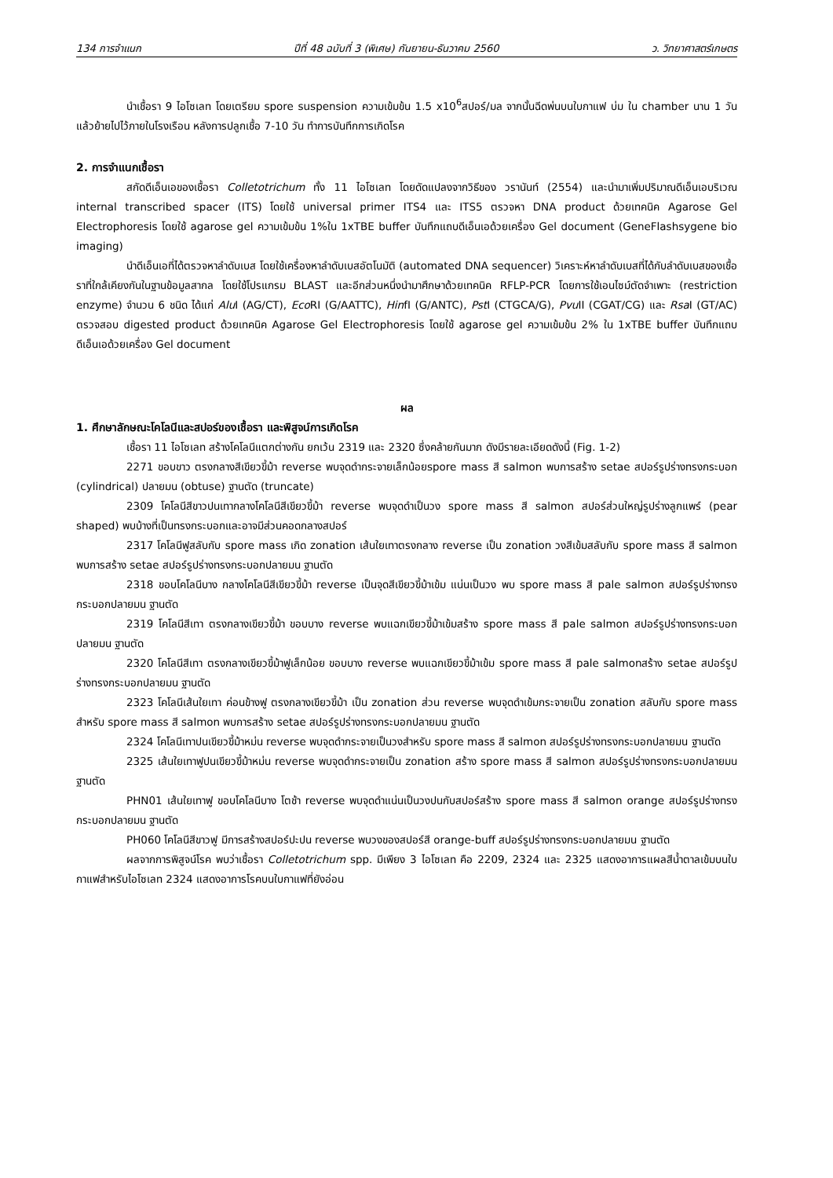134 การจำแนก ปีที่ 48 ฉบับที่ 3 (พิเศษ) กันยายน-ธันวาคม 2560 ว. วิทยาศาสตร์เกษตร
นำเชื้อรา 9 ไอโซเลท โดยเตรียม spore suspension ความเข้มข้น 1.5 x10<sup>6</sup>สปอร์/มล จากนั้นฉีดพ่นบนใบกาแฟ บ่ม ใน chamber นาน 1 วัน แล้วย้ายไปไว้ภายในโรงเรือน หลังการปลูกเชื้อ 7-10 วัน ทำการบันทึกการเกิดโรค
2. การจำแนกเชื้อรา
สกัดดีเอ็นเอของเชื้อรา Colletotrichum ทั้ง 11 ไอโซเลท โดยดัดแปลงจากวิธีของ วรานันท์ (2554) และนำมาเพิ่มปริมาณดีเอ็นเอบริเวณ internal transcribed spacer (ITS) โดยใช้ universal primer ITS4 และ ITS5 ตรวจหา DNA product ด้วยเทคนิค Agarose Gel Electrophoresis โดยใช้ agarose gel ความเข้มข้น 1%ใน 1xTBE buffer บันทึกแถบดีเอ็นเอด้วยเครื่อง Gel document (GeneFlashsygene bio imaging)
นำดีเอ็นเอที่ได้ตรวจหาลำดับเบส โดยใช้เครื่องหาลำดับเบสอัตโนมัติ (automated DNA sequencer) วิเคราะห์หาลำดับเบสที่ได้กับลำดับเบสของเชื้อราที่ใกล้เคียงกันในฐานข้อมูลสากล โดยใช้โปรแกรม BLAST และอีกส่วนหนึ่งนำมาศึกษาด้วยเทคนิค RFLP-PCR โดยการใช้เอนไซม์ตัดจำเพาะ (restriction enzyme) จำนวน 6 ชนิด ได้แก่ Alu I (AG/CT), Eco RI (G/AATTC), HinfI (G/ANTC), Pst I (CTGCA/G), Pvu II (CGAT/CG) และ Rsa I (GT/AC) ตรวจสอบ digested product ด้วยเทคนิค Agarose Gel Electrophoresis โดยใช้ agarose gel ความเข้มข้น 2% ใน 1xTBE buffer บันทึกแถบดีเอ็นเอด้วยเครื่อง Gel document
ผล
1. ศึกษาลักษณะโคโลนีและสปอร์ของเชื้อรา และพิสูจน์การเกิดโรค
เชื้อรา 11 ไอโซเลท สร้างโคโลนีแตกต่างกัน ยกเว้น 2319 และ 2320 ซึ่งคล้ายกันมาก ดังมีรายละเอียดดังนี้ (Fig. 1-2)
2271 ขอบขาว ตรงกลางสีเขียวขี้ม้า reverse พบจุดดำกระจายเล็กน้อยspore mass สี salmon พบการสร้าง setae สปอร์รูปร่างทรงกระบอก (cylindrical) ปลายมน (obtuse) ฐานตัด (truncate)
2309 โคโลนีสีขาวปนเทากลางโคโลนีสีเขียวขี้ม้า reverse พบจุดดำเป็นวง spore mass สี salmon สปอร์ส่วนใหญ่รูปร่างลูกแพร์ (pear shaped) พบบ้างที่เป็นทรงกระบอกและอาจมีส่วนคอดกลางสปอร์
2317 โคโลนีฟูสลับกับ spore mass เกิด zonation เส้นใยเทาตรงกลาง reverse เป็น zonation วงสีเข้มสลับกับ spore mass สี salmon พบการสร้าง setae สปอร์รูปร่างทรงกระบอกปลายมน ฐานตัด
2318 ขอบโคโลนีบาง กลางโคโลนีสีเขียวขี้ม้า reverse เป็นจุดสีเขียวขี้ม้าเข้ม แน่นเป็นวง พบ spore mass สี pale salmon สปอร์รูปร่างทรงกระบอกปลายมน ฐานตัด
2319 โคโลนีสีเทา ตรงกลางเขียวขี้ม้า ขอบบาง reverse พบแฉกเขียวขี้ม้าเข้มสร้าง spore mass สี pale salmon สปอร์รูปร่างทรงกระบอกปลายมน ฐานตัด
2320 โคโลนีสีเทา ตรงกลางเขียวขี้ม้าฟูเล็กน้อย ขอบบาง reverse พบแฉกเขียวขี้ม้าเข้ม spore mass สี pale salmonสร้าง setae สปอร์รูปร่างทรงกระบอกปลายมน ฐานตัด
2323 โคโลนีเส้นใยเทา ค่อนข้างฟู ตรงกลางเขียวขี้ม้า เป็น zonation ส่วน reverse พบจุดดำเข้มกระจายเป็น zonation สลับกับ spore mass สำหรับ spore mass สี salmon พบการสร้าง setae สปอร์รูปร่างทรงกระบอกปลายมน ฐานตัด
2324 โคโลนีเทาปนเขียวขี้ม้าหม่น reverse พบจุดดำกระจายเป็นวงสำหรับ spore mass สี salmon สปอร์รูปร่างทรงกระบอกปลายมน ฐานตัด
2325 เส้นใยเทาฟูปนเขียวขี้ม้าหม่น reverse พบจุดดำกระจายเป็น zonation สร้าง spore mass สี salmon สปอร์รูปร่างทรงกระบอกปลายมน ฐานตัด
PHN01 เส้นใยเทาฟู ขอบโคโลนีบาง โตช้า reverse พบจุดดำแน่นเป็นวงปนกับสปอร์สร้าง spore mass สี salmon orange สปอร์รูปร่างทรงกระบอกปลายมน ฐานตัด
PH060 โคโลนีสีขาวฟู มีการสร้างสปอร์ปะปน reverse พบวงของสปอร์สี orange-buff สปอร์รูปร่างทรงกระบอกปลายมน ฐานตัด
ผลจากการพิสูจน์โรค พบว่าเชื้อรา Colletotrichum spp. มีเพียง 3 ไอโซเลท คือ 2209, 2324 และ 2325 แสดงอาการแผลสีน้ำตาลเข้มบนใบกาแฟสำหรับไอโซเลท 2324 แสดงอาการโรคบนใบกาแฟที่ยังอ่อน